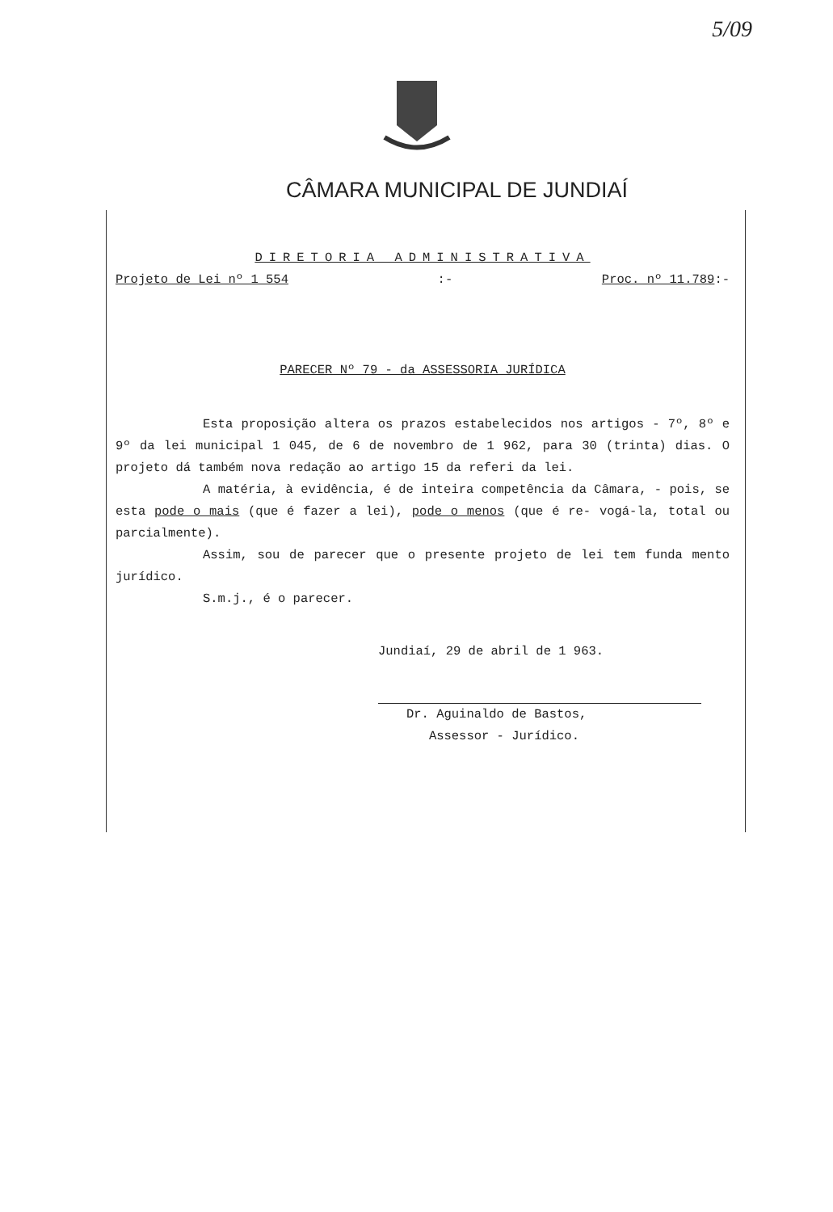5/09
CÂMARA MUNICIPAL DE JUNDIAÍ
DIRETORIA ADMINISTRATIVA
Projeto de Lei nº 1 554:- Proc. nº 11.789:-
PARECER Nº 79 - da ASSESSORIA JURÍDICA
Esta proposição altera os prazos estabelecidos nos artigos - 7º, 8º e 9º da lei municipal 1 045, de 6 de novembro de 1 962, para 30 (trinta) dias. O projeto dá também nova redação ao artigo 15 da referi da lei.
A matéria, à evidência, é de inteira competência da Câmara, - pois, se esta pode o mais (que é fazer a lei), pode o menos (que é re- vogá-la, total ou parcialmente).
Assim, sou de parecer que o presente projeto de lei tem funda mento jurídico.
S.m.j., é o parecer.
Jundiaí, 29 de abril de 1 963.
Dr. Aguinaldo de Bastos,
Assessor - Jurídico.